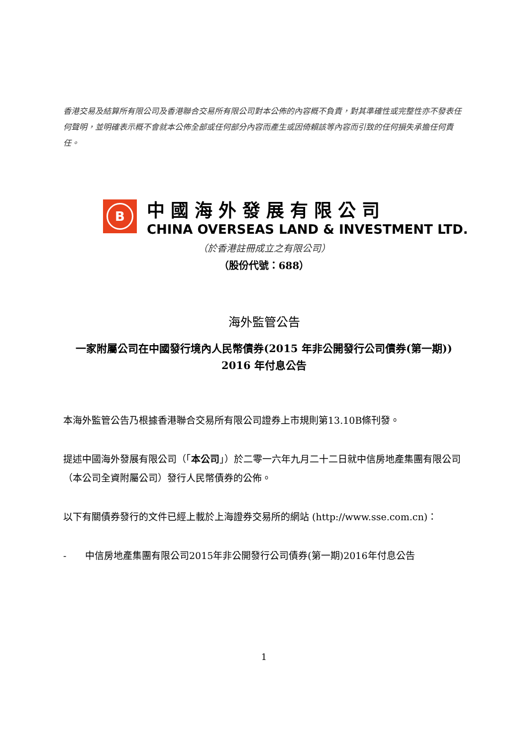香港交易及結算所有限公司及香港聯合交易所有限公司對本公佈的內容概不負責，對其準確性或完整性亦不發表任何聲明，並明確表示概不會就本公佈全部或任何部分內容而產生或因倚賴該等內容而引致的任何損失承擔任何責任。
B
中國海外發展有限公司
CHINA OVERSEAS LAND & INVESTMENT LTD.
（於香港註冊成立之有限公司）
（股份代號：688）
海外監管公告
一家附屬公司在中國發行境內人民幣債券(2015 年非公開發行公司債券(第一期))
2016 年付息公告
本海外監管公告乃根據香港聯合交易所有限公司證券上市規則第13.10B條刊發。
提述中國海外發展有限公司（「本公司」）於二零一六年九月二十二日就中信房地產集團有限公司（本公司全資附屬公司）發行人民幣債券的公佈。
以下有關債券發行的文件已經上載於上海證券交易所的網站 (http://www.sse.com.cn)：
- 中信房地產集團有限公司2015年非公開發行公司債券(第一期)2016年付息公告
1